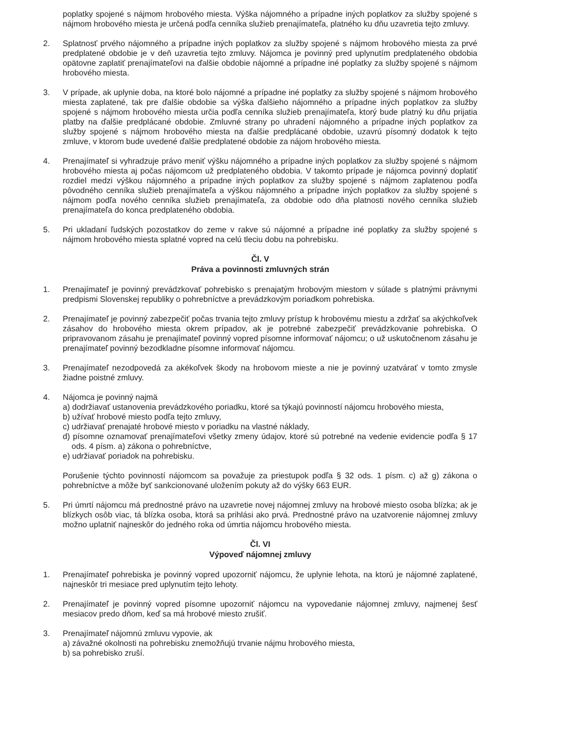poplatky spojené s nájmom hrobového miesta. Výška nájomného a prípadne iných poplatkov za služby spojené s nájmom hrobového miesta je určená podľa cenníka služieb prenajímateľa, platného ku dňu uzavretia tejto zmluvy.
2. Splatnosť prvého nájomného a prípadne iných poplatkov za služby spojené s nájmom hrobového miesta za prvé predplatené obdobie je v deň uzavretia tejto zmluvy. Nájomca je povinný pred uplynutím predplateného obdobia opätovne zaplatiť prenajímateľovi na ďalšie obdobie nájomné a prípadne iné poplatky za služby spojené s nájmom hrobového miesta.
3. V prípade, ak uplynie doba, na ktoré bolo nájomné a prípadne iné poplatky za služby spojené s nájmom hrobového miesta zaplatené, tak pre ďalšie obdobie sa výška ďalšieho nájomného a prípadne iných poplatkov za služby spojené s nájmom hrobového miesta určia podľa cenníka služieb prenajímateľa, ktorý bude platný ku dňu prijatia platby na ďalšie predplácané obdobie. Zmluvné strany po uhradení nájomného a prípadne iných poplatkov za služby spojené s nájmom hrobového miesta na ďalšie predplácané obdobie, uzavrú písomný dodatok k tejto zmluve, v ktorom bude uvedené ďalšie predplatené obdobie za nájom hrobového miesta.
4. Prenajímateľ si vyhradzuje právo meniť výšku nájomného a prípadne iných poplatkov za služby spojené s nájmom hrobového miesta aj počas nájomcom už predplateného obdobia. V takomto prípade je nájomca povinný doplatiť rozdiel medzi výškou nájomného a prípadne iných poplatkov za služby spojené s nájmom zaplatenou podľa pôvodného cenníka služieb prenajímateľa a výškou nájomného a prípadne iných poplatkov za služby spojené s nájmom podľa nového cenníka služieb prenajímateľa, za obdobie odo dňa platnosti nového cenníka služieb prenajímateľa do konca predplateného obdobia.
5. Pri ukladaní ľudských pozostatkov do zeme v rakve sú nájomné a prípadne iné poplatky za služby spojené s nájmom hrobového miesta splatné vopred na celú tleciu dobu na pohrebisku.
Čl. V
Práva a povinnosti zmluvných strán
1. Prenajímateľ je povinný prevádzkovať pohrebisko s prenajatým hrobovým miestom v súlade s platnými právnymi predpismi Slovenskej republiky o pohrebníctve a prevádzkovým poriadkom pohrebiska.
2. Prenajímateľ je povinný zabezpečiť počas trvania tejto zmluvy prístup k hrobovému miestu a zdržať sa akýchkoľvek zásahov do hrobového miesta okrem prípadov, ak je potrebné zabezpečiť prevádzkovanie pohrebiska. O pripravovanom zásahu je prenajímateľ povinný vopred písomne informovať nájomcu; o už uskutočnenom zásahu je prenajímateľ povinný bezodkladne písomne informovať nájomcu.
3. Prenajímateľ nezodpovedá za akékoľvek škody na hrobovom mieste a nie je povinný uzatvárať v tomto zmysle žiadne poistné zmluvy.
4. Nájomca je povinný najmä
a) dodržiavať ustanovenia prevádzkového poriadku, ktoré sa týkajú povinností nájomcu hrobového miesta,
b) užívať hrobové miesto podľa tejto zmluvy,
c) udržiavať prenajaté hrobové miesto v poriadku na vlastné náklady,
d) písomne oznamovať prenajímateľovi všetky zmeny údajov, ktoré sú potrebné na vedenie evidencie podľa § 17 ods. 4 písm. a) zákona o pohrebníctve,
e) udržiavať poriadok na pohrebisku.
Porušenie týchto povinností nájomcom sa považuje za priestupok podľa § 32 ods. 1 písm. c) až g) zákona o pohrebníctve a môže byť sankcionované uložením pokuty až do výšky 663 EUR.
5. Pri úmrtí nájomcu má prednostné právo na uzavretie novej nájomnej zmluvy na hrobové miesto osoba blízka; ak je blízkych osôb viac, tá blízka osoba, ktorá sa prihlási ako prvá. Prednostné právo na uzatvorenie nájomnej zmluvy možno uplatniť najneskôr do jedného roka od úmrtia nájomcu hrobového miesta.
Čl. VI
Výpoveď nájomnej zmluvy
1. Prenajímateľ pohrebiska je povinný vopred upozorniť nájomcu, že uplynie lehota, na ktorú je nájomné zaplatené, najneskôr tri mesiace pred uplynutím tejto lehoty.
2. Prenajímateľ je povinný vopred písomne upozorniť nájomcu na vypovedanie nájomnej zmluvy, najmenej šesť mesiacov predo dňom, keď sa má hrobové miesto zrušiť.
3. Prenajímateľ nájomnú zmluvu vypovie, ak
a) závažné okolnosti na pohrebisku znemožňujú trvanie nájmu hrobového miesta,
b) sa pohrebisko zruší.